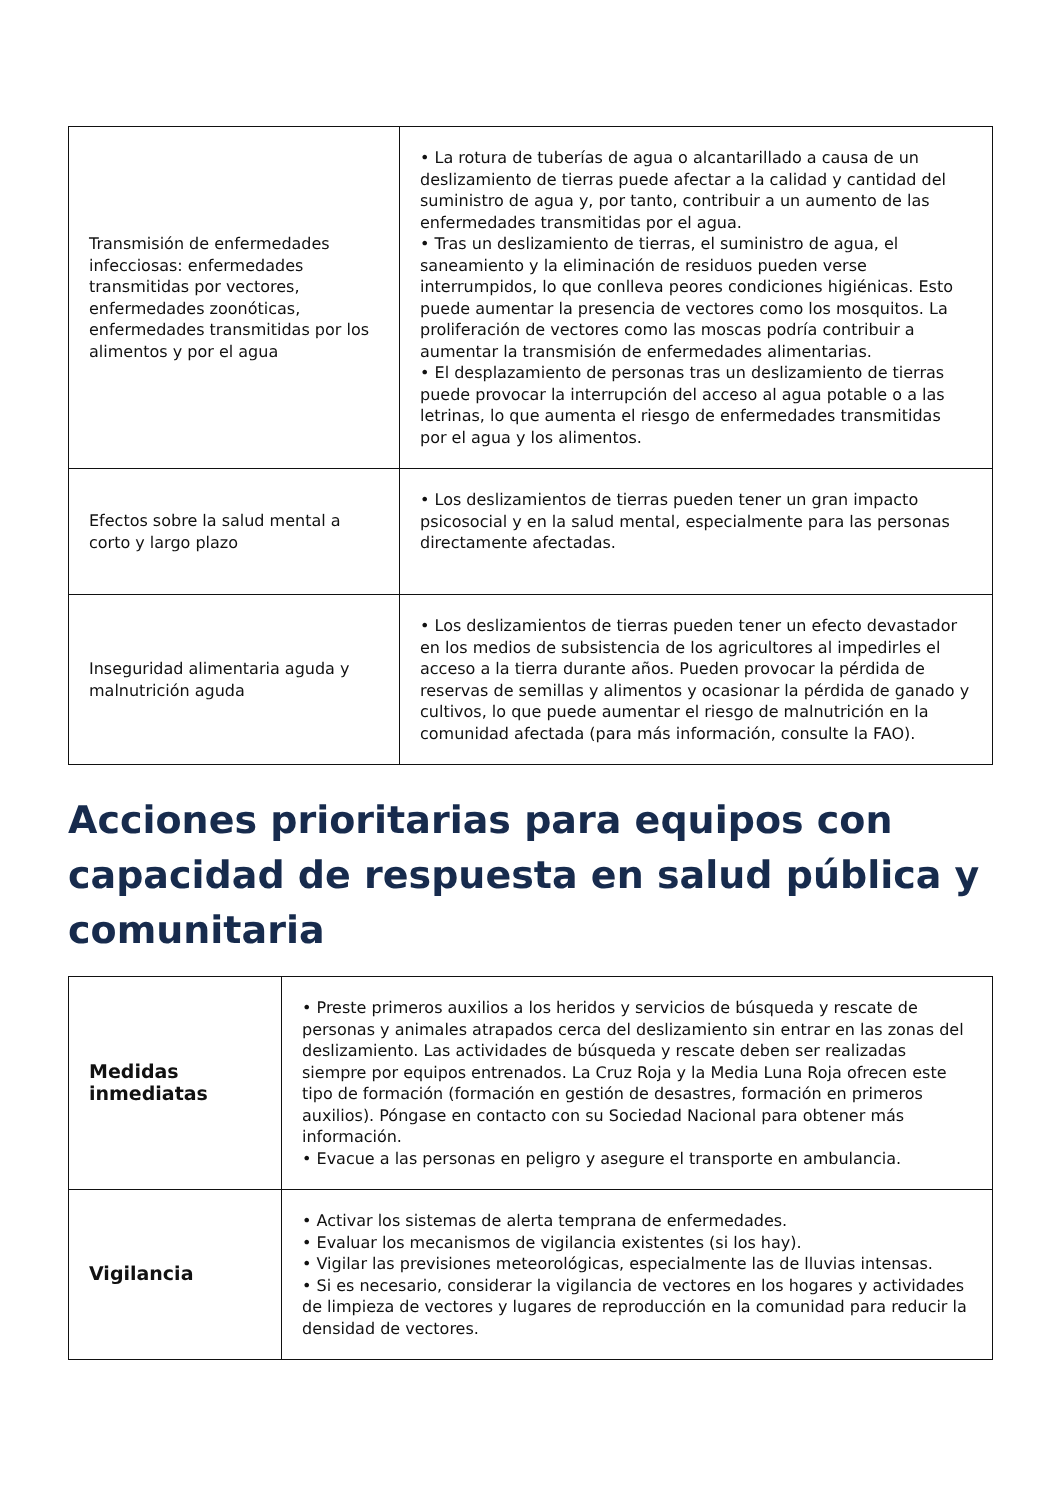| Transmisión de enfermedades infecciosas: enfermedades transmitidas por vectores, enfermedades zoonóticas, enfermedades transmitidas por los alimentos y por el agua | • La rotura de tuberías de agua o alcantarillado a causa de un deslizamiento de tierras puede afectar a la calidad y cantidad del suministro de agua y, por tanto, contribuir a un aumento de las enfermedades transmitidas por el agua. • Tras un deslizamiento de tierras, el suministro de agua, el saneamiento y la eliminación de residuos pueden verse interrumpidos, lo que conlleva peores condiciones higiénicas. Esto puede aumentar la presencia de vectores como los mosquitos. La proliferación de vectores como las moscas podría contribuir a aumentar la transmisión de enfermedades alimentarias. • El desplazamiento de personas tras un deslizamiento de tierras puede provocar la interrupción del acceso al agua potable o a las letrinas, lo que aumenta el riesgo de enfermedades transmitidas por el agua y los alimentos. |
| Efectos sobre la salud mental a corto y largo plazo | • Los deslizamientos de tierras pueden tener un gran impacto psicosocial y en la salud mental, especialmente para las personas directamente afectadas. |
| Inseguridad alimentaria aguda y malnutrición aguda | • Los deslizamientos de tierras pueden tener un efecto devastador en los medios de subsistencia de los agricultores al impedirles el acceso a la tierra durante años. Pueden provocar la pérdida de reservas de semillas y alimentos y ocasionar la pérdida de ganado y cultivos, lo que puede aumentar el riesgo de malnutrición en la comunidad afectada (para más información, consulte la FAO). |
Acciones prioritarias para equipos con capacidad de respuesta en salud pública y comunitaria
| Medidas inmediatas | • Preste primeros auxilios a los heridos y servicios de búsqueda y rescate de personas y animales atrapados cerca del deslizamiento sin entrar en las zonas del deslizamiento. Las actividades de búsqueda y rescate deben ser realizadas siempre por equipos entrenados. La Cruz Roja y la Media Luna Roja ofrecen este tipo de formación (formación en gestión de desastres, formación en primeros auxilios). Póngase en contacto con su Sociedad Nacional para obtener más información. • Evacue a las personas en peligro y asegure el transporte en ambulancia. |
| Vigilancia | • Activar los sistemas de alerta temprana de enfermedades. • Evaluar los mecanismos de vigilancia existentes (si los hay). • Vigilar las previsiones meteorológicas, especialmente las de lluvias intensas. • Si es necesario, considerar la vigilancia de vectores en los hogares y actividades de limpieza de vectores y lugares de reproducción en la comunidad para reducir la densidad de vectores. |